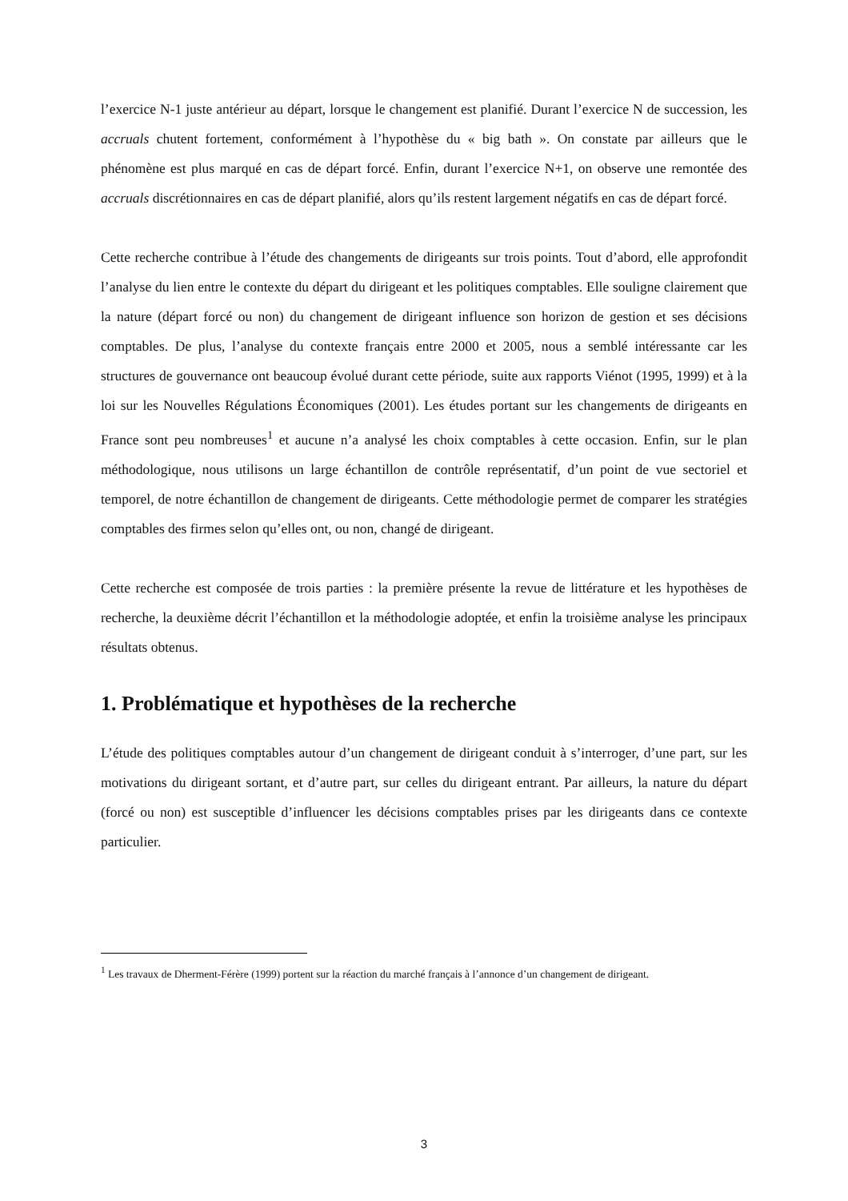l’exercice N-1 juste antérieur au départ, lorsque le changement est planifié. Durant l’exercice N de succession, les accruals chutent fortement, conformément à l’hypothèse du « big bath ». On constate par ailleurs que le phénomène est plus marqué en cas de départ forcé. Enfin, durant l’exercice N+1, on observe une remontée des accruals discrétionnaires en cas de départ planifié, alors qu’ils restent largement négatifs en cas de départ forcé.
Cette recherche contribue à l’étude des changements de dirigeants sur trois points. Tout d’abord, elle approfondit l’analyse du lien entre le contexte du départ du dirigeant et les politiques comptables. Elle souligne clairement que la nature (départ forcé ou non) du changement de dirigeant influence son horizon de gestion et ses décisions comptables. De plus, l’analyse du contexte français entre 2000 et 2005, nous a semblé intéressante car les structures de gouvernance ont beaucoup évolué durant cette période, suite aux rapports Viénot (1995, 1999) et à la loi sur les Nouvelles Régulations Économiques (2001). Les études portant sur les changements de dirigeants en France sont peu nombreuses<sup>1</sup> et aucune n’a analysé les choix comptables à cette occasion. Enfin, sur le plan méthodologique, nous utilisons un large échantillon de contrôle représentatif, d’un point de vue sectoriel et temporel, de notre échantillon de changement de dirigeants. Cette méthodologie permet de comparer les stratégies comptables des firmes selon qu’elles ont, ou non, changé de dirigeant.
Cette recherche est composée de trois parties : la première présente la revue de littérature et les hypothèses de recherche, la deuxième décrit l’échantillon et la méthodologie adoptée, et enfin la troisième analyse les principaux résultats obtenus.
1. Problématique et hypothèses de la recherche
L’étude des politiques comptables autour d’un changement de dirigeant conduit à s’interroger, d’une part, sur les motivations du dirigeant sortant, et d’autre part, sur celles du dirigeant entrant. Par ailleurs, la nature du départ (forcé ou non) est susceptible d’influencer les décisions comptables prises par les dirigeants dans ce contexte particulier.
<sup>1</sup> Les travaux de Dherment-Férère (1999) portent sur la réaction du marché français à l’annonce d’un changement de dirigeant.
3